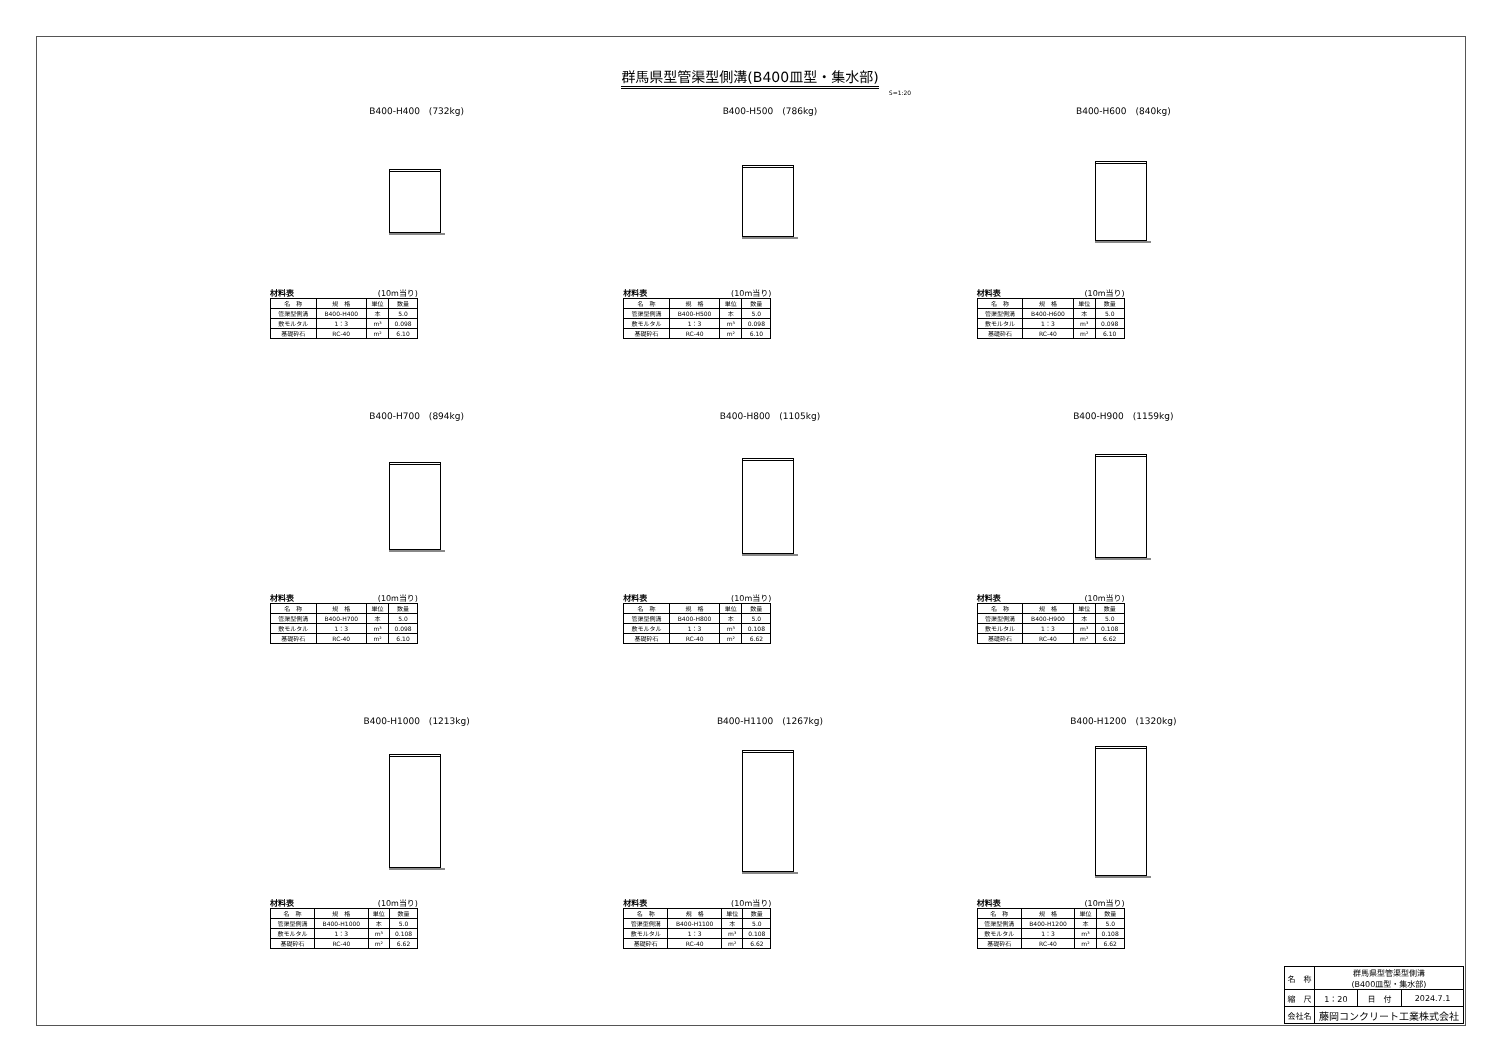群馬県型管渠型側溝(B400皿型・集水部)
S=1:20
B400-H400　(732kg)
材料表 (10m当り)
| 名 称 | 規 格 | 単位 | 数量 |
| --- | --- | --- | --- |
| 管渠型側溝 | B400-H400 | 本 | 5.0 |
| 敷モルタル | 1：3 | m³ | 0.098 |
| 基礎砕石 | RC-40 | m² | 6.10 |
B400-H500　(786kg)
材料表 (10m当り)
| 名 称 | 規 格 | 単位 | 数量 |
| --- | --- | --- | --- |
| 管渠型側溝 | B400-H500 | 本 | 5.0 |
| 敷モルタル | 1：3 | m³ | 0.098 |
| 基礎砕石 | RC-40 | m² | 6.10 |
B400-H600　(840kg)
材料表 (10m当り)
| 名 称 | 規 格 | 単位 | 数量 |
| --- | --- | --- | --- |
| 管渠型側溝 | B400-H600 | 本 | 5.0 |
| 敷モルタル | 1：3 | m³ | 0.098 |
| 基礎砕石 | RC-40 | m² | 6.10 |
B400-H700　(894kg)
材料表 (10m当り)
| 名 称 | 規 格 | 単位 | 数量 |
| --- | --- | --- | --- |
| 管渠型側溝 | B400-H700 | 本 | 5.0 |
| 敷モルタル | 1：3 | m³ | 0.098 |
| 基礎砕石 | RC-40 | m² | 6.10 |
B400-H800　(1105kg)
材料表 (10m当り)
| 名 称 | 規 格 | 単位 | 数量 |
| --- | --- | --- | --- |
| 管渠型側溝 | B400-H800 | 本 | 5.0 |
| 敷モルタル | 1：3 | m³ | 0.108 |
| 基礎砕石 | RC-40 | m² | 6.62 |
B400-H900　(1159kg)
材料表 (10m当り)
| 名 称 | 規 格 | 単位 | 数量 |
| --- | --- | --- | --- |
| 管渠型側溝 | B400-H900 | 本 | 5.0 |
| 敷モルタル | 1：3 | m³ | 0.108 |
| 基礎砕石 | RC-40 | m² | 6.62 |
B400-H1000　(1213kg)
材料表 (10m当り)
| 名 称 | 規 格 | 単位 | 数量 |
| --- | --- | --- | --- |
| 管渠型側溝 | B400-H1000 | 本 | 5.0 |
| 敷モルタル | 1：3 | m³ | 0.108 |
| 基礎砕石 | RC-40 | m² | 6.62 |
B400-H1100　(1267kg)
材料表 (10m当り)
| 名 称 | 規 格 | 単位 | 数量 |
| --- | --- | --- | --- |
| 管渠型側溝 | B400-H1100 | 本 | 5.0 |
| 敷モルタル | 1：3 | m³ | 0.108 |
| 基礎砕石 | RC-40 | m² | 6.62 |
B400-H1200　(1320kg)
材料表 (10m当り)
| 名 称 | 規 格 | 単位 | 数量 |
| --- | --- | --- | --- |
| 管渠型側溝 | B400-H1200 | 本 | 5.0 |
| 敷モルタル | 1：3 | m³ | 0.108 |
| 基礎砕石 | RC-40 | m² | 6.62 |
| 名 称 | 群馬県型管渠型側溝 (B400皿型・集水部) | | |
| 縮 尺 | 1：20 | 日 付 | 2024.7.1 |
| 会社名 | 藤岡コンクリート工業株式会社 | | |